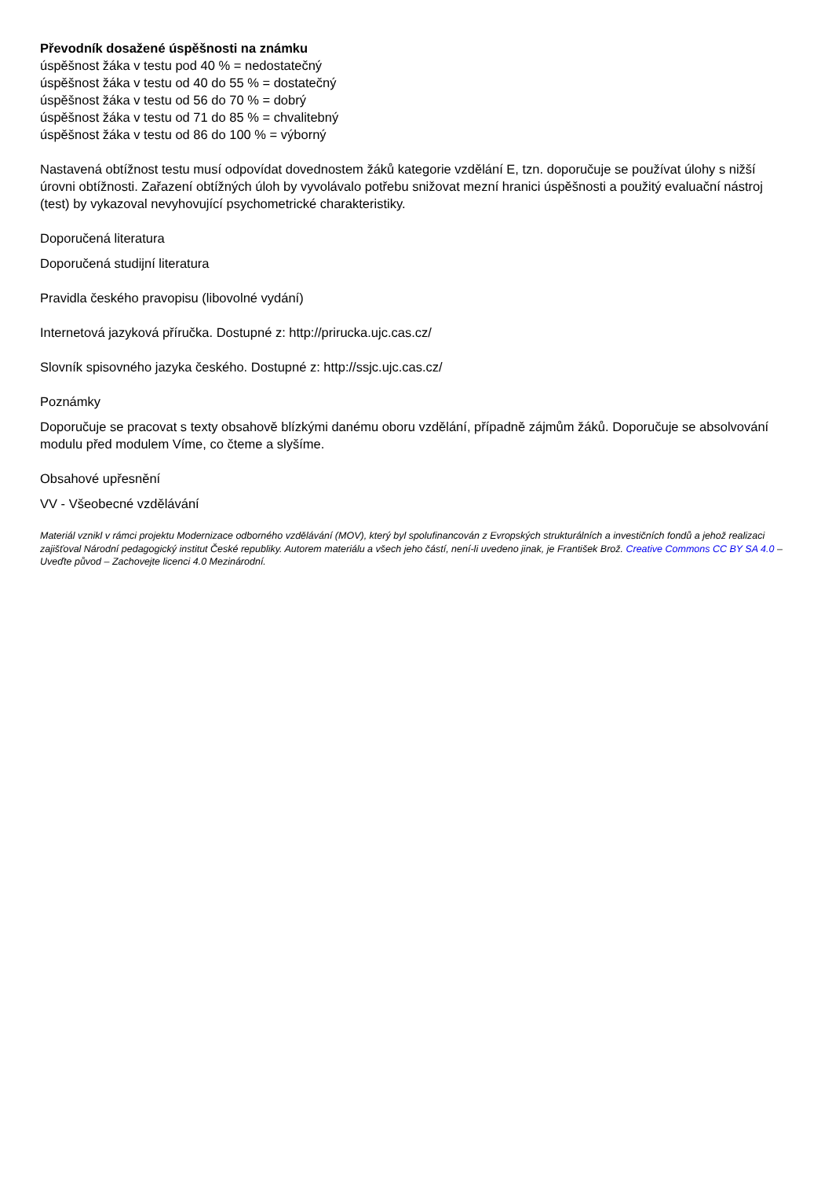Převodník dosažené úspěšnosti na známku
úspěšnost žáka v testu pod 40 % = nedostatečný
úspěšnost žáka v testu od 40 do 55 % = dostatečný
úspěšnost žáka v testu od 56 do 70 % = dobrý
úspěšnost žáka v testu od 71 do 85 % = chvalitebný
úspěšnost žáka v testu od 86 do 100 % = výborný
Nastavená obtížnost testu musí odpovídat dovednostem žáků kategorie vzdělání E, tzn. doporučuje se používat úlohy s nižší úrovni obtížnosti. Zařazení obtížných úloh by vyvolávalo potřebu snižovat mezní hranici úspěšnosti a použitý evaluační nástroj (test) by vykazoval nevyhovující psychometrické charakteristiky.
Doporučená literatura
Doporučená studijní literatura
Pravidla českého pravopisu (libovolné vydání)
Internetová jazyková příručka. Dostupné z: http://prirucka.ujc.cas.cz/
Slovník spisovného jazyka českého. Dostupné z: http://ssjc.ujc.cas.cz/
Poznámky
Doporučuje se pracovat s texty obsahově blízkými danému oboru vzdělání, případně zájmům žáků. Doporučuje se absolvování modulu před modulem Víme, co čteme a slyšíme.
Obsahové upřesnění
VV - Všeobecné vzdělávání
Materiál vznikl v rámci projektu Modernizace odborného vzdělávání (MOV), který byl spolufinancován z Evropských strukturálních a investičních fondů a jehož realizaci zajišťoval Národní pedagogický institut České republiky. Autorem materiálu a všech jeho částí, není-li uvedeno jinak, je František Brož. Creative Commons CC BY SA 4.0 – Uveďte původ – Zachovejte licenci 4.0 Mezinárodní.